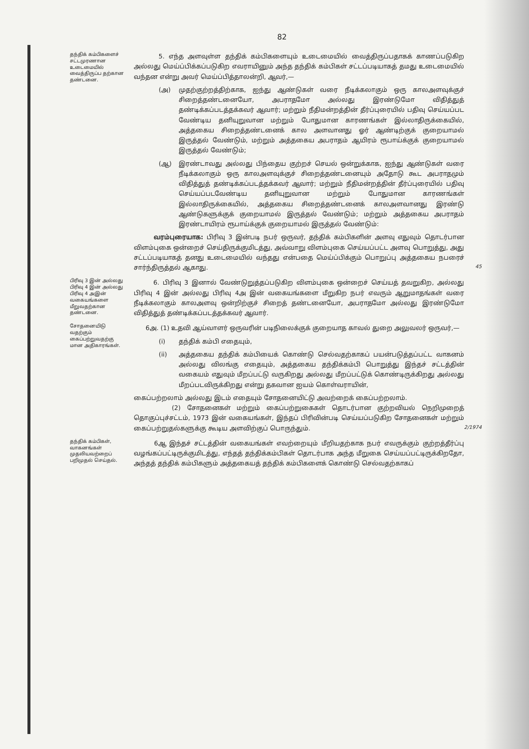82
தந்திக் கம்பிகளைச் சட்டமுரணான உடைமையில் வைத்திருப்ப தற்கான தண்டனை.
5. எந்த அளவுள்ள தந்திக் கம்பிகளையும் உடைமையில் வைத்திருப்பதாகக் காணப்படுகிற அல்லது மெய்ப்பிக்கப்படுகிற எவராயினும் அந்த தந்திக் கம்பிகள் சட்டப்படியாகத் தமது உடைமையில் வந்தன என்று அவர் மெய்ப்பித்தாலன்றி, ஆவர்,—
(அ) முதற்குற்றத்திற்காக, ஐந்து ஆண்டுகள் வரை நீடிக்கலாகும் ஒரு காலஅளவுக்குச் சிறைத்தண்டனையோ, அபராதமோ அல்லது இரண்டுமோ விதித்துத் தண்டிக்கப்படத்தக்கவர் ஆவார்; மற்றும் நீதிமன்றத்தின் தீர்ப்புரையில் பதிவு செய்யப்பட வேண்டிய தனியுறுவான மற்றும் போதுமான காரணங்கள் இல்லாதிருக்கையில், அத்தகைய சிறைத்தண்டனைக் கால அளவானது ஓர் ஆண்டிற்குக் குறையாமல் இருத்தல் வேண்டும், மற்றும் அத்தகைய அபராதம் ஆயிரம் ரூபாய்க்குக் குறையாமல் இருத்தல் வேண்டும்;
(ஆ) இரண்டாவது அல்லது பிந்தைய குற்றச் செயல் ஒன்றுக்காக, ஐந்து ஆண்டுகள் வரை நீடிக்கலாகும் ஒரு காலஅளவுக்குச் சிறைத்தண்டனையும் அதோடு கூட அபராதமும் விதித்துத் தண்டிக்கப்படத்தக்கவர் ஆவார்; மற்றும் நீதிமன்றத்தின் தீர்ப்புரையில் பதிவு செய்யப்படவேண்டிய தனியுறுவான மற்றும் போதுமான காரணங்கள் இல்லாதிருக்கையில், அத்தகைய சிறைத்தண்டனைக் காலஅளவானது இரண்டு ஆண்டுகளுக்குக் குறையாமல் இருத்தல் வேண்டும்; மற்றும் அத்தகைய அபராதம் இரண்டாயிரம் ரூபாய்க்குக் குறையாமல் இருத்தல் வேண்டும்:
வரம்புரையாக: பிரிவு 3 இன்படி நபர் ஒருவர், தந்திக் கம்பிகளின் அளவு எதுவும் தொடர்பான விளம்புகை ஒன்றைச் செய்திருக்குமிடத்து, அவ்வாறு விளம்புகை செய்யப்பட்ட அளவு பொறுத்து, அது சட்டப்படியாகத் தனது உடைமையில் வந்தது என்பதை மெய்ப்பிக்கும் பொறுப்பு அத்தகைய நபரைச் சார்ந்திருத்தல் ஆகாது. 45
பிரிவு 3 இன் அல்லது பிரிவு 4 இன் அல்லது பிரிவு 4 அஇன் வகையங்களை மீறுவதற்கான தண்டனை.
6. பிரிவு 3 இனால் வேண்டுறுத்தப்படுகிற விளம்புகை ஒன்றைச் செய்யத் தவறுகிற, அல்லது பிரிவு 4 இன் அல்லது பிரிவு 4அ இன் வகையங்களை மீறுகிற நபர் எவரும் ஆறுமாதங்கள் வரை நீடிக்கலாகும் காலஅளவு ஒன்றிற்குச் சிறைத் தண்டனையோ, அபராதமோ அல்லது இரண்டுமோ விதித்துத் தண்டிக்கப்படத்தக்கவர் ஆவார்.
சோதனையிடு வதற்கும் கைப்பற்றுவதற்கு மான அதிகாரங்கள்.
6அ. (1) உதவி ஆய்வாளர் ஒருவரின் படிநிலைக்குக் குறையாத காவல் துறை அலுவலர் ஒருவர்,—
(i) தந்திக் கம்பி எதையும்,
(ii) அத்தகைய தந்திக் கம்பியைக் கொண்டு செல்வதற்காகப் பயன்படுத்தப்பட்ட வாகனம் அல்லது விலங்கு எதையும், அத்தகைய தந்திக்கம்பி பொறுத்து இந்தச் சட்டத்தின் வகையம் எதுவும் மீறப்பட்டு வருகிறது அல்லது மீறப்பட்டுக் கொண்டிருக்கிறது அல்லது மீறப்படவிருக்கிறது என்று தகவான ஐயம் கொள்வராயின்,
கைப்பற்றலாம் அல்லது இடம் எதையும் சோதனையிட்டு அவற்றைக் கைப்பற்றலாம்.
(2) சோதனைகள் மற்றும் கைப்பற்றுகைகள் தொடர்பான குற்றவியல் நெறிமுறைத் தொகுப்புச்சட்டம், 1973 இன் வகையங்கள், இந்தப் பிரிவின்படி செய்யப்படுகிற சோதனைகள் மற்றும் கைப்பற்றுதல்களுக்கு கூடிய அளவிற்குப் பொருந்தும். 2/1974
தந்திக் கம்பிகள், வாகனங்கள் முதலியவற்றைப் பறிமுதல் செய்தல்.
6ஆ இந்தச் சட்டத்தின் வகையங்கள் எவற்றையும் மீறியதற்காக நபர் எவருக்கும் குற்றத்தீர்ப்பு வழங்கப்பட்டிருக்குமிடத்து, எந்தத் தந்திக்கம்பிகள் தொடர்பாக அந்த மீறுகை செய்யப்பட்டிருக்கிறதோ, அந்தத் தந்திக் கம்பிகளும் அத்தகையத் தந்திக் கம்பிகளைக் கொண்டு செல்வதற்காகப்